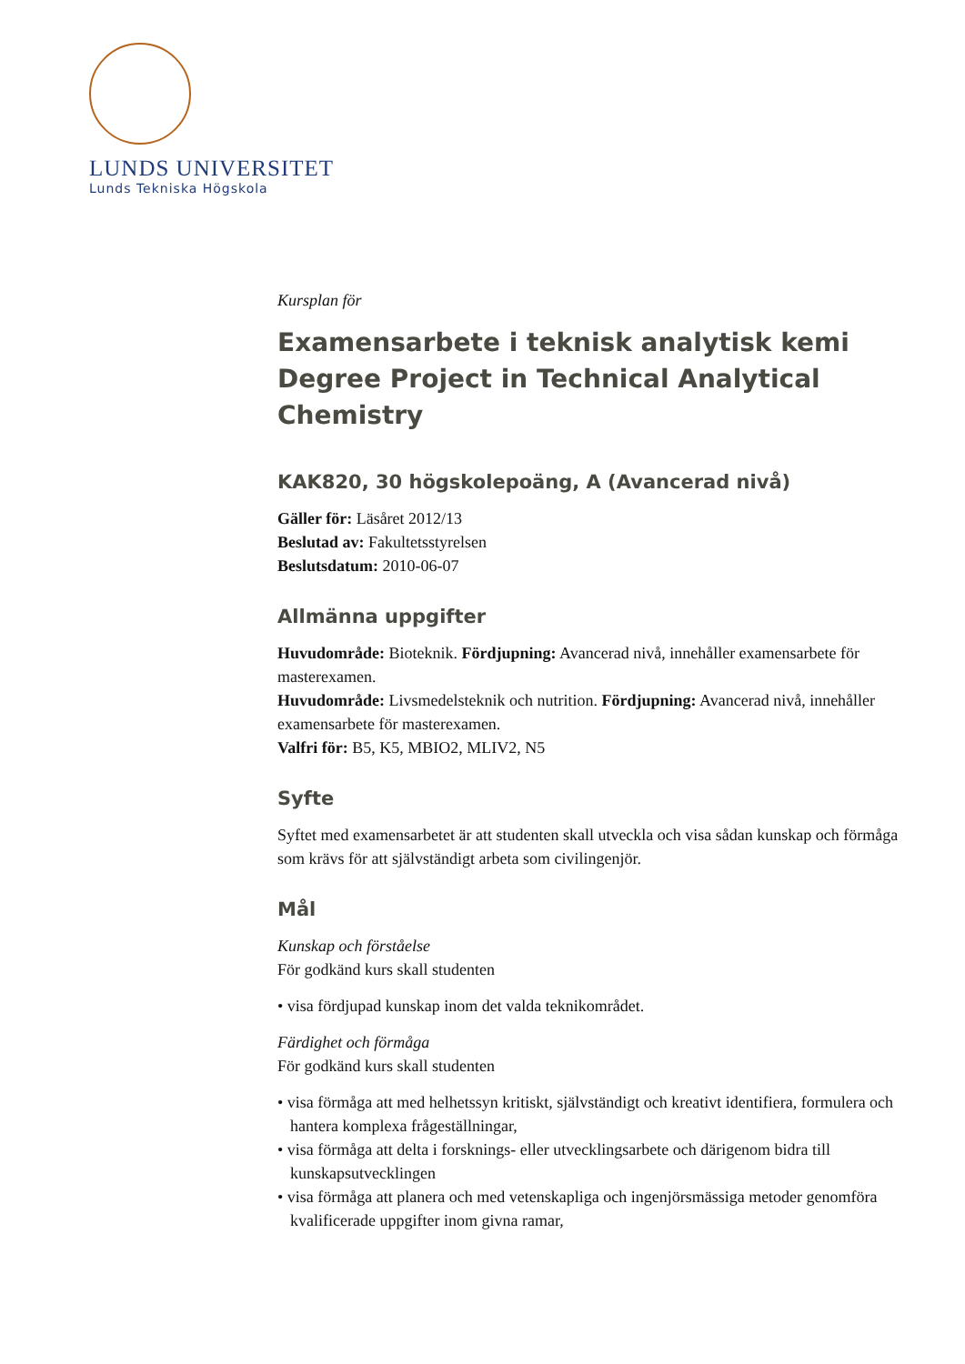LUNDS UNIVERSITET
Lunds Tekniska Högskola
Kursplan för
Examensarbete i teknisk analytisk kemi
Degree Project in Technical Analytical Chemistry
KAK820, 30 högskolepoäng, A (Avancerad nivå)
Gäller för: Läsåret 2012/13
Beslutad av: Fakultetsstyrelsen
Beslutsdatum: 2010-06-07
Allmänna uppgifter
Huvudområde: Bioteknik. Fördjupning: Avancerad nivå, innehåller examensarbete för masterexamen.
Huvudområde: Livsmedelsteknik och nutrition. Fördjupning: Avancerad nivå, innehåller examensarbete för masterexamen.
Valfri för: B5, K5, MBIO2, MLIV2, N5
Syfte
Syftet med examensarbetet är att studenten skall utveckla och visa sådan kunskap och förmåga som krävs för att självständigt arbeta som civilingenjör.
Mål
Kunskap och förståelse
För godkänd kurs skall studenten
• visa fördjupad kunskap inom det valda teknikområdet.
Färdighet och förmåga
För godkänd kurs skall studenten
• visa förmåga att med helhetssyn kritiskt, självständigt och kreativt identifiera, formulera och hantera komplexa frågeställningar,
• visa förmåga att delta i forsknings- eller utvecklingsarbete och därigenom bidra till kunskapsutvecklingen
• visa förmåga att planera och med vetenskapliga och ingenjörsmässiga metoder genomföra kvalificerade uppgifter inom givna ramar,